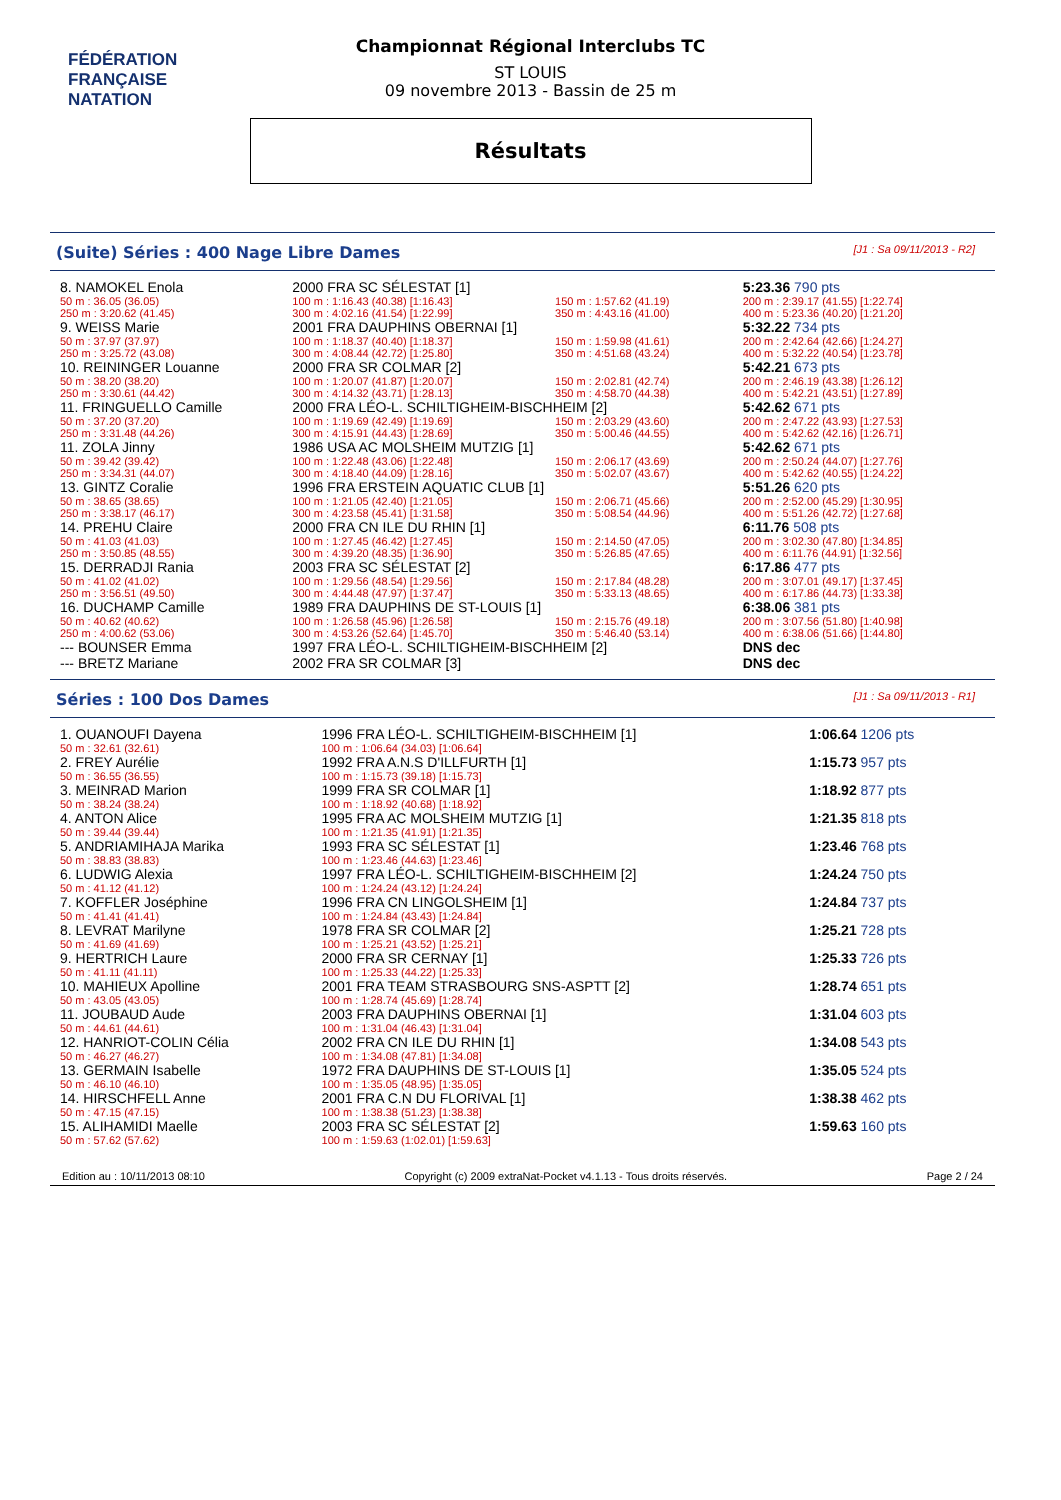FÉDÉRATION FRANÇAISE
NATATION
Championnat Régional Interclubs TC
ST LOUIS
09 novembre 2013 - Bassin de 25 m
Résultats
(Suite) Séries : 400 Nage Libre Dames [J1 : Sa 09/11/2013 - R2]
| 8. NAMOKEL Enola | | | 2000 FRA SC SÉLESTAT [1] | | | | 5:23.36 790 pts |
| 50 m : 36.05 (36.05) | | | 100 m : 1:16.43 (40.38) [1:16.43] | 150 m : 1:57.62 (41.19) | | | 200 m : 2:39.17 (41.55) [1:22.74] |
| 250 m : 3:20.62 (41.45) | | | 300 m : 4:02.16 (41.54) [1:22.99] | 350 m : 4:43.16 (41.00) | | | 400 m : 5:23.36 (40.20) [1:21.20] |
| 9. WEISS Marie | | | 2001 FRA DAUPHINS OBERNAI [1] | | | | 5:32.22 734 pts |
| 50 m : 37.97 (37.97) | | | 100 m : 1:18.37 (40.40) [1:18.37] | 150 m : 1:59.98 (41.61) | | | 200 m : 2:42.64 (42.66) [1:24.27] |
| 250 m : 3:25.72 (43.08) | | | 300 m : 4:08.44 (42.72) [1:25.80] | 350 m : 4:51.68 (43.24) | | | 400 m : 5:32.22 (40.54) [1:23.78] |
| 10. REININGER Louanne | | | 2000 FRA SR COLMAR [2] | | | | 5:42.21 673 pts |
| 50 m : 38.20 (38.20) | | | 100 m : 1:20.07 (41.87) [1:20.07] | 150 m : 2:02.81 (42.74) | | | 200 m : 2:46.19 (43.38) [1:26.12] |
| 250 m : 3:30.61 (44.42) | | | 300 m : 4:14.32 (43.71) [1:28.13] | 350 m : 4:58.70 (44.38) | | | 400 m : 5:42.21 (43.51) [1:27.89] |
| 11. FRINGUELLO Camille | | | 2000 FRA LÉO-L. SCHILTIGHEIM-BISCHHEIM [2] | | | | 5:42.62 671 pts |
| 50 m : 37.20 (37.20) | | | 100 m : 1:19.69 (42.49) [1:19.69] | 150 m : 2:03.29 (43.60) | | | 200 m : 2:47.22 (43.93) [1:27.53] |
| 250 m : 3:31.48 (44.26) | | | 300 m : 4:15.91 (44.43) [1:28.69] | 350 m : 5:00.46 (44.55) | | | 400 m : 5:42.62 (42.16) [1:26.71] |
| 11. ZOLA Jinny | | | 1986 USA AC MOLSHEIM MUTZIG [1] | | | | 5:42.62 671 pts |
| 50 m : 39.42 (39.42) | | | 100 m : 1:22.48 (43.06) [1:22.48] | 150 m : 2:06.17 (43.69) | | | 200 m : 2:50.24 (44.07) [1:27.76] |
| 250 m : 3:34.31 (44.07) | | | 300 m : 4:18.40 (44.09) [1:28.16] | 350 m : 5:02.07 (43.67) | | | 400 m : 5:42.62 (40.55) [1:24.22] |
| 13. GINTZ Coralie | | | 1996 FRA ERSTEIN AQUATIC CLUB [1] | | | | 5:51.26 620 pts |
| 50 m : 38.65 (38.65) | | | 100 m : 1:21.05 (42.40) [1:21.05] | 150 m : 2:06.71 (45.66) | | | 200 m : 2:52.00 (45.29) [1:30.95] |
| 250 m : 3:38.17 (46.17) | | | 300 m : 4:23.58 (45.41) [1:31.58] | 350 m : 5:08.54 (44.96) | | | 400 m : 5:51.26 (42.72) [1:27.68] |
| 14. PREHU Claire | | | 2000 FRA CN ILE DU RHIN [1] | | | | 6:11.76 508 pts |
| 50 m : 41.03 (41.03) | | | 100 m : 1:27.45 (46.42) [1:27.45] | 150 m : 2:14.50 (47.05) | | | 200 m : 3:02.30 (47.80) [1:34.85] |
| 250 m : 3:50.85 (48.55) | | | 300 m : 4:39.20 (48.35) [1:36.90] | 350 m : 5:26.85 (47.65) | | | 400 m : 6:11.76 (44.91) [1:32.56] |
| 15. DERRADJI Rania | | | 2003 FRA SC SÉLESTAT [2] | | | | 6:17.86 477 pts |
| 50 m : 41.02 (41.02) | | | 100 m : 1:29.56 (48.54) [1:29.56] | 150 m : 2:17.84 (48.28) | | | 200 m : 3:07.01 (49.17) [1:37.45] |
| 250 m : 3:56.51 (49.50) | | | 300 m : 4:44.48 (47.97) [1:37.47] | 350 m : 5:33.13 (48.65) | | | 400 m : 6:17.86 (44.73) [1:33.38] |
| 16. DUCHAMP Camille | | | 1989 FRA DAUPHINS DE ST-LOUIS [1] | | | | 6:38.06 381 pts |
| 50 m : 40.62 (40.62) | | | 100 m : 1:26.58 (45.96) [1:26.58] | 150 m : 2:15.76 (49.18) | | | 200 m : 3:07.56 (51.80) [1:40.98] |
| 250 m : 4:00.62 (53.06) | | | 300 m : 4:53.26 (52.64) [1:45.70] | 350 m : 5:46.40 (53.14) | | | 400 m : 6:38.06 (51.66) [1:44.80] |
| --- BOUNSER Emma | | | 1997 FRA LÉO-L. SCHILTIGHEIM-BISCHHEIM [2] | | | | DNS dec |
| --- BRETZ Mariane | | | 2002 FRA SR COLMAR [3] | | | | DNS dec |
Séries : 100 Dos Dames [J1 : Sa 09/11/2013 - R1]
| 1. OUANOUFI Dayena | 1996 FRA LÉO-L. SCHILTIGHEIM-BISCHHEIM [1] | 1:06.64 1206 pts |
| 50 m : 32.61 (32.61) | 100 m : 1:06.64 (34.03) [1:06.64] | |
| 2. FREY Aurélie | 1992 FRA A.N.S D'ILLFURTH [1] | 1:15.73 957 pts |
| 50 m : 36.55 (36.55) | 100 m : 1:15.73 (39.18) [1:15.73] | |
| 3. MEINRAD Marion | 1999 FRA SR COLMAR [1] | 1:18.92 877 pts |
| 50 m : 38.24 (38.24) | 100 m : 1:18.92 (40.68) [1:18.92] | |
| 4. ANTON Alice | 1995 FRA AC MOLSHEIM MUTZIG [1] | 1:21.35 818 pts |
| 50 m : 39.44 (39.44) | 100 m : 1:21.35 (41.91) [1:21.35] | |
| 5. ANDRIAMIHAJA Marika | 1993 FRA SC SÉLESTAT [1] | 1:23.46 768 pts |
| 50 m : 38.83 (38.83) | 100 m : 1:23.46 (44.63) [1:23.46] | |
| 6. LUDWIG Alexia | 1997 FRA LÉO-L. SCHILTIGHEIM-BISCHHEIM [2] | 1:24.24 750 pts |
| 50 m : 41.12 (41.12) | 100 m : 1:24.24 (43.12) [1:24.24] | |
| 7. KOFFLER Joséphine | 1996 FRA CN LINGOLSHEIM [1] | 1:24.84 737 pts |
| 50 m : 41.41 (41.41) | 100 m : 1:24.84 (43.43) [1:24.84] | |
| 8. LEVRAT Marilyne | 1978 FRA SR COLMAR [2] | 1:25.21 728 pts |
| 50 m : 41.69 (41.69) | 100 m : 1:25.21 (43.52) [1:25.21] | |
| 9. HERTRICH Laure | 2000 FRA SR CERNAY [1] | 1:25.33 726 pts |
| 50 m : 41.11 (41.11) | 100 m : 1:25.33 (44.22) [1:25.33] | |
| 10. MAHIEUX Apolline | 2001 FRA TEAM STRASBOURG SNS-ASPTT [2] | 1:28.74 651 pts |
| 50 m : 43.05 (43.05) | 100 m : 1:28.74 (45.69) [1:28.74] | |
| 11. JOUBAUD Aude | 2003 FRA DAUPHINS OBERNAI [1] | 1:31.04 603 pts |
| 50 m : 44.61 (44.61) | 100 m : 1:31.04 (46.43) [1:31.04] | |
| 12. HANRIOT-COLIN Célia | 2002 FRA CN ILE DU RHIN [1] | 1:34.08 543 pts |
| 50 m : 46.27 (46.27) | 100 m : 1:34.08 (47.81) [1:34.08] | |
| 13. GERMAIN Isabelle | 1972 FRA DAUPHINS DE ST-LOUIS [1] | 1:35.05 524 pts |
| 50 m : 46.10 (46.10) | 100 m : 1:35.05 (48.95) [1:35.05] | |
| 14. HIRSCHFELL Anne | 2001 FRA C.N DU FLORIVAL [1] | 1:38.38 462 pts |
| 50 m : 47.15 (47.15) | 100 m : 1:38.38 (51.23) [1:38.38] | |
| 15. ALIHAMIDI Maelle | 2003 FRA SC SÉLESTAT [2] | 1:59.63 160 pts |
| 50 m : 57.62 (57.62) | 100 m : 1:59.63 (1:02.01) [1:59.63] | |
Edition au : 10/11/2013 08:10 Copyright (c) 2009 extraNat-Pocket v4.1.13 - Tous droits réservés. Page 2 / 24